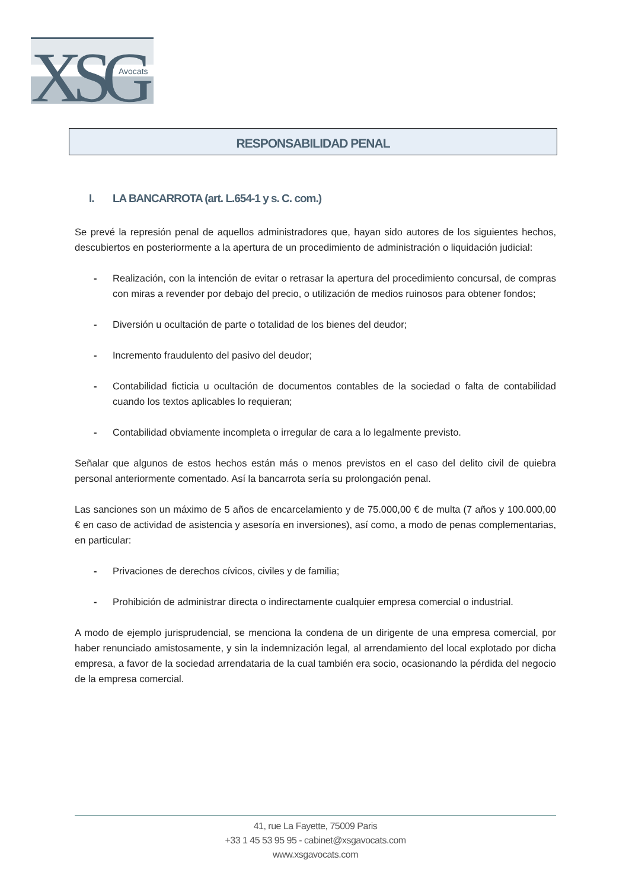XSG
Avocats
RESPONSABILIDAD PENAL
I. LA BANCARROTA (art. L.654-1 y s. C. com.)
Se prevé la represión penal de aquellos administradores que, hayan sido autores de los siguientes hechos, descubiertos en posteriormente a la apertura de un procedimiento de administración o liquidación judicial:
- Realización, con la intención de evitar o retrasar la apertura del procedimiento concursal, de compras con miras a revender por debajo del precio, o utilización de medios ruinosos para obtener fondos;
- Diversión u ocultación de parte o totalidad de los bienes del deudor;
- Incremento fraudulento del pasivo del deudor;
- Contabilidad ficticia u ocultación de documentos contables de la sociedad o falta de contabilidad cuando los textos aplicables lo requieran;
- Contabilidad obviamente incompleta o irregular de cara a lo legalmente previsto.
Señalar que algunos de estos hechos están más o menos previstos en el caso del delito civil de quiebra personal anteriormente comentado. Así la bancarrota sería su prolongación penal.
Las sanciones son un máximo de 5 años de encarcelamiento y de 75.000,00 € de multa (7 años y 100.000,00 € en caso de actividad de asistencia y asesoría en inversiones), así como, a modo de penas complementarias, en particular:
- Privaciones de derechos cívicos, civiles y de familia;
- Prohibición de administrar directa o indirectamente cualquier empresa comercial o industrial.
A modo de ejemplo jurisprudencial, se menciona la condena de un dirigente de una empresa comercial, por haber renunciado amistosamente, y sin la indemnización legal, al arrendamiento del local explotado por dicha empresa, a favor de la sociedad arrendataria de la cual también era socio, ocasionando la pérdida del negocio de la empresa comercial.
41, rue La Fayette, 75009 Paris
+33 1 45 53 95 95 - cabinet@xsgavocats.com
www.xsgavocats.com